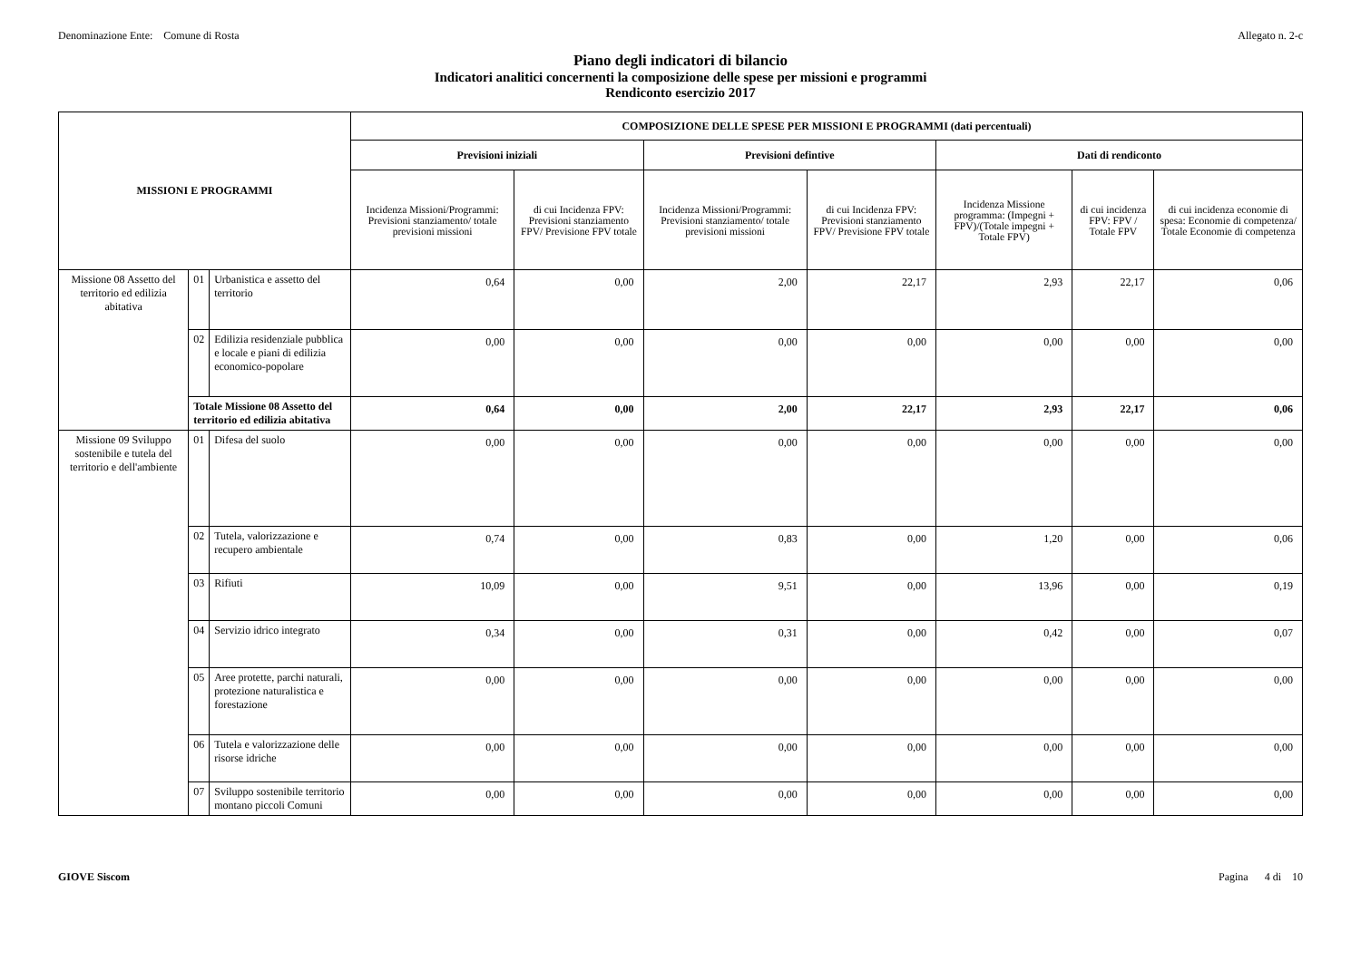Denominazione Ente: Comune di Rosta Allegato n. 2-c
Piano degli indicatori di bilancio
Indicatori analitici concernenti la composizione delle spese per missioni e programmi
Rendiconto esercizio 2017
| MISSIONI E PROGRAMMI | | | COMPOSIZIONE DELLE SPESE PER MISSIONI E PROGRAMMI (dati percentuali) | | | | | | |
| --- | --- | --- | --- | --- | --- | --- | --- | --- | --- |
| | | | Previsioni iniziali | | Previsioni defintive | | Dati di rendiconto | | |
| | | | Incidenza Missioni/Programmi: Previsioni stanziamento/ totale previsioni missioni | di cui Incidenza FPV: Previsioni stanziamento FPV/ Previsione FPV totale | Incidenza Missioni/Programmi: Previsioni stanziamento/ totale previsioni missioni | di cui Incidenza FPV: Previsioni stanziamento FPV/ Previsione FPV totale | Incidenza Missione programma: (Impegni + FPV)/(Totale impegni + Totale FPV) | di cui incidenza FPV: FPV / Totale FPV | di cui incidenza economie di spesa: Economie di competenza/ Totale Economie di competenza |
| Missione 08 Assetto del territorio ed edilizia abitativa | 01 | Urbanistica e assetto del territorio | 0,64 | 0,00 | 2,00 | 22,17 | 2,93 | 22,17 | 0,06 |
| | 02 | Edilizia residenziale pubblica e locale e piani di edilizia economico-popolare | 0,00 | 0,00 | 0,00 | 0,00 | 0,00 | 0,00 | 0,00 |
| | Totale Missione 08 Assetto del territorio ed edilizia abitativa | | 0,64 | 0,00 | 2,00 | 22,17 | 2,93 | 22,17 | 0,06 |
| Missione 09 Sviluppo sostenibile e tutela del territorio e dell'ambiente | 01 | Difesa del suolo | 0,00 | 0,00 | 0,00 | 0,00 | 0,00 | 0,00 | 0,00 |
| | 02 | Tutela, valorizzazione e recupero ambientale | 0,74 | 0,00 | 0,83 | 0,00 | 1,20 | 0,00 | 0,06 |
| | 03 | Rifiuti | 10,09 | 0,00 | 9,51 | 0,00 | 13,96 | 0,00 | 0,19 |
| | 04 | Servizio idrico integrato | 0,34 | 0,00 | 0,31 | 0,00 | 0,42 | 0,00 | 0,07 |
| | 05 | Aree protette, parchi naturali, protezione naturalistica e forestazione | 0,00 | 0,00 | 0,00 | 0,00 | 0,00 | 0,00 | 0,00 |
| | 06 | Tutela e valorizzazione delle risorse idriche | 0,00 | 0,00 | 0,00 | 0,00 | 0,00 | 0,00 | 0,00 |
| | 07 | Sviluppo sostenibile territorio montano piccoli Comuni | 0,00 | 0,00 | 0,00 | 0,00 | 0,00 | 0,00 | 0,00 |
GIOVE Siscom Pagina 4 di 10